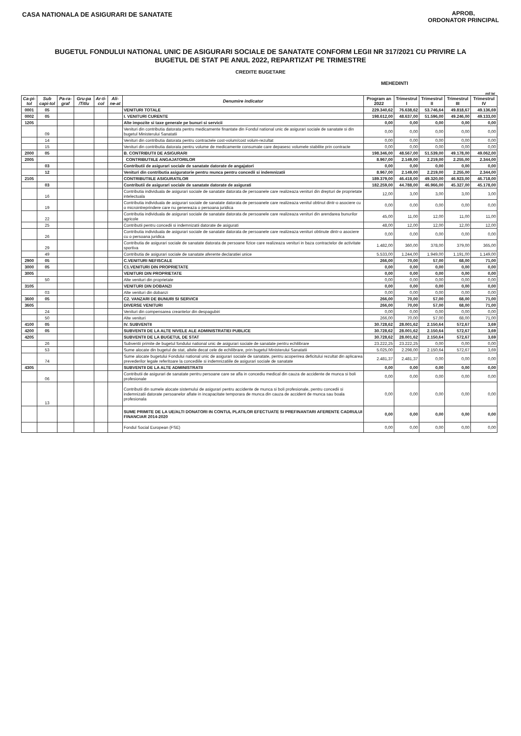APROB,
ORDONATOR PRINCIPAL
CASA NATIONALA DE ASIGURARI DE SANATATE
BUGETUL FONDULUI NATIONAL UNIC DE ASIGURARI SOCIALE DE SANATATE CONFORM LEGII NR 317/2021 CU PRIVIRE LA
BUGETUL DE STAT PE ANUL 2022, REPARTIZAT PE TRIMESTRE
CREDITE BUGETARE
MEHEDINTI
mil lei
| Ca-pi-tol | Sub capi-tol | Pa-ra-graf | Gru-pa /Titlu | Ar-ti-col | Ali-ne-at | Denumire indicator | Program an 2022 | Trimestrul I | Trimestrul II | Trimestrul III | Trimestrul IV |
| --- | --- | --- | --- | --- | --- | --- | --- | --- | --- | --- | --- |
| 0001 | 05 | | | | | VENITURI TOTALE | 229.340,62 | 76.638,62 | 53.746,64 | 49.818,67 | 49.136,69 |
| 0002 | 05 | | | | | I. VENITURI CURENTE | 198.612,00 | 48.637,00 | 51.596,00 | 49.246,00 | 49.133,00 |
| 1205 | | | | | | Alte impozite si taxe generale pe bunuri si servicii | 0,00 | 0,00 | 0,00 | 0,00 | 0,00 |
| | 09 | | | | | Venituri din contributia datorata pentru medicamente finantate din Fondul national unic de asigurari sociale de sanatate si din bugetul Ministerului Sanatatii | 0,00 | 0,00 | 0,00 | 0,00 | 0,00 |
| | 14 | | | | | Venituri din contributia datorata pentru contractele cost-volum/cost volum-rezultat | 0,00 | 0,00 | 0,00 | 0,00 | 0,00 |
| | 15 | | | | | Venituri din contributia datorata pentru volume de medicamente consumate care depasesc volumele stabilite prin contracte | 0,00 | 0,00 | 0,00 | 0,00 | 0,00 |
| 2000 | 05 | | | | | B. CONTRIBUTII DE ASIGURARI | 198.346,00 | 48.567,00 | 51.539,00 | 49.178,00 | 49.062,00 |
| 2005 | | | | | | CONTRIBUTIILE ANGAJATORILOR | 8.967,00 | 2.149,00 | 2.219,00 | 2.255,00 | 2.344,00 |
| | 03 | | | | | Contributii de asigurari sociale de sanatate datorate de angajatori | 0,00 | 0,00 | 0,00 | 0,00 | 0,00 |
| | 12 | | | | | Venituri din contributia asiguratorie pentru munca pentru concedii si indemnizatii | 8.967,00 | 2.149,00 | 2.219,00 | 2.255,00 | 2.344,00 |
| 2105 | | | | | | CONTRIBUTIILE ASIGURATILOR | 189.379,00 | 46.418,00 | 49.320,00 | 46.923,00 | 46.718,00 |
| | 03 | | | | | Contributii de asigurari sociale de sanatate datorate de asigurati | 182.259,00 | 44.788,00 | 46.966,00 | 45.327,00 | 45.178,00 |
| | 16 | | | | | Contributia individuala de asigurari sociale de sanatate datorata de persoanele care realizeaza venituri din drepturi de proprietate intelectuala | 12,00 | 3,00 | 3,00 | 3,00 | 3,00 |
| | 19 | | | | | Contributia individuala de asigurari sociale de sanatate datorata de persoanele care realizeaza venitul obtinut dintr-o asociere cu o microintreprindere care nu genereaza o persoana juridica | 0,00 | 0,00 | 0,00 | 0,00 | 0,00 |
| | 22 | | | | | Contributia individuala de asigurari sociale de sanatate datorata de persoanele care realizeaza venituri din arendarea bunurilor agricole | 45,00 | 11,00 | 12,00 | 11,00 | 11,00 |
| | 25 | | | | | Contributii pentru concedii si indemnizatii datorate de asigurati | 48,00 | 12,00 | 12,00 | 12,00 | 12,00 |
| | 26 | | | | | Contributia individuala de asigurari sociale de sanatate datorata de persoanele care realizeaza venituri obtinute dintr-o asociere cu o persoana juridica | 0,00 | 0,00 | 0,00 | 0,00 | 0,00 |
| | 29 | | | | | Contributia de asigurari sociale de sanatate datorata de persoane fizice care realizeaza venituri in baza contractelor de activitate sportiva | 1.482,00 | 360,00 | 378,00 | 379,00 | 365,00 |
| | 49 | | | | | Contributia de asigurari sociale de sanatate aferente declaratiei unice | 5.533,00 | 1.244,00 | 1.949,00 | 1.191,00 | 1.149,00 |
| 2900 | 05 | | | | | C.VENITURI NEFISCALE | 266,00 | 70,00 | 57,00 | 68,00 | 71,00 |
| 3000 | 05 | | | | | C1.VENITURI DIN PROPRIETATE | 0,00 | 0,00 | 0,00 | 0,00 | 0,00 |
| 3005 | | | | | | VENITURI DIN PROPRIETATE | 0,00 | 0,00 | 0,00 | 0,00 | 0,00 |
| | 50 | | | | | Alte venituri din proprietate | 0,00 | 0,00 | 0,00 | 0,00 | 0,00 |
| 3105 | | | | | | VENITURI DIN DOBANZI | 0,00 | 0,00 | 0,00 | 0,00 | 0,00 |
| | 03 | | | | | Alte venituri din dobanzi | 0,00 | 0,00 | 0,00 | 0,00 | 0,00 |
| 3600 | 05 | | | | | C2. VANZARI DE BUNURI SI SERVICII | 266,00 | 70,00 | 57,00 | 68,00 | 71,00 |
| 3605 | | | | | | DIVERSE VENITURI | 266,00 | 70,00 | 57,00 | 68,00 | 71,00 |
| | 24 | | | | | Venituri din compensarea creantelor din despagubiri | 0,00 | 0,00 | 0,00 | 0,00 | 0,00 |
| | 50 | | | | | Alte venituri | 266,00 | 70,00 | 57,00 | 68,00 | 71,00 |
| 4100 | 05 | | | | | IV. SUBVENTII | 30.728,62 | 28.001,62 | 2.150,64 | 572,67 | 3,69 |
| 4200 | 05 | | | | | SUBVENTII DE LA ALTE NIVELE ALE ADMINISTRATIEI PUBLICE | 30.728,62 | 28.001,62 | 2.150,64 | 572,67 | 3,69 |
| 4205 | | | | | | SUBVENTII DE LA BUGETUL DE STAT | 30.728,62 | 28.001,62 | 2.150,64 | 572,67 | 3,69 |
| | 26 | | | | | Subventii primite de bugetul fondului national unic de asigurari sociale de sanatate pentru echilibrare | 23.222,25 | 23.222,25 | 0,00 | 0,00 | 0,00 |
| | 53 | | | | | Sume alocate din bugetul de stat, altele decat cele de echilibrare, prin bugetul Ministerului Sanatatii | 5.025,00 | 2.298,00 | 2.150,64 | 572,67 | 3,69 |
| | 74 | | | | | Sume alocate bugetului Fondului national unic de asigurari sociale de sanatate, pentru acoperirea deficitului rezultat din aplicarea prevederilor legale referitoare la concediile si indemnizatiile de asigurari sociale de sanatate | 2.481,37 | 2.481,37 | 0,00 | 0,00 | 0,00 |
| 4305 | | | | | | SUBVENTII DE LA ALTE ADMINISTRATII | 0,00 | 0,00 | 0,00 | 0,00 | 0,00 |
| | 06 | | | | | Contributii de asigurari de sanatate pentru persoane care se afla in concediu medical din cauza de accidente de munca si boli profesionale | 0,00 | 0,00 | 0,00 | 0,00 | 0,00 |
| | 13 | | | | | Contributii din sumele alocate sistemului de asigurari pentru accidente de munca si boli profesionale, pentru concedii si indemnizatii datorate persoanelor aflate in incapacitate temporara de munca din cauza de accident de munca sau boala profesionala | 0,00 | 0,00 | 0,00 | 0,00 | 0,00 |
| | | | | | | SUME PRIMITE DE LA UE/ALTI DONATORI IN CONTUL PLATILOR EFECTUATE SI PREFINANTARI AFERENTE CADRULUI FINANCIAR 2014-2020 | 0,00 | 0,00 | 0,00 | 0,00 | 0,00 |
| | | | | | | Fondul Social European (FSE) | 0,00 | 0,00 | 0,00 | 0,00 | 0,00 |